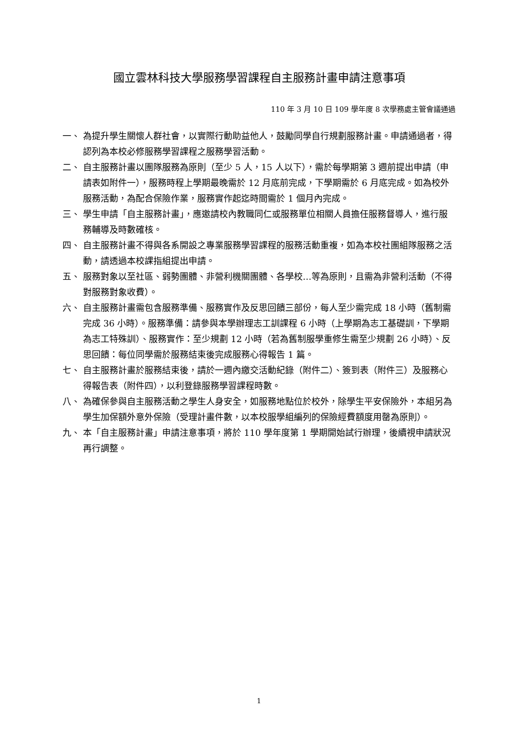國立雲林科技大學服務學習課程自主服務計畫申請注意事項
110 年 3 月 10 日 109 學年度 8 次學務處主管會議通過
一、 為提升學生關懷人群社會，以實際行動助益他人，鼓勵同學自行規劃服務計畫。申請通過者，得認列為本校必修服務學習課程之服務學習活動。
二、 自主服務計畫以團隊服務為原則（至少 5 人，15 人以下），需於每學期第 3 週前提出申請（申請表如附件一），服務時程上學期最晚需於 12 月底前完成，下學期需於 6 月底完成。如為校外服務活動，為配合保險作業，服務實作起迄時間需於 1 個月內完成。
三、 學生申請「自主服務計畫」，應邀請校內教職同仁或服務單位相關人員擔任服務督導人，進行服務輔導及時數確核。
四、 自主服務計畫不得與各系開設之專業服務學習課程的服務活動重複，如為本校社團組隊服務之活動，請透過本校課指組提出申請。
五、 服務對象以至社區、弱勢團體、非營利機關團體、各學校…等為原則，且需為非營利活動（不得對服務對象收費）。
六、 自主服務計畫需包含服務準備、服務實作及反思回饋三部份，每人至少需完成 18 小時（舊制需完成 36 小時）。服務準備：請參與本學辦理志工訓課程 6 小時（上學期為志工基礎訓，下學期為志工特殊訓）、服務實作：至少規劃 12 小時（若為舊制服學重修生需至少規劃 26 小時）、反思回饋：每位同學需於服務結束後完成服務心得報告 1 篇。
七、 自主服務計畫於服務結束後，請於一週內繳交活動紀錄（附件二）、簽到表（附件三）及服務心得報告表（附件四），以利登錄服務學習課程時數。
八、 為確保參與自主服務活動之學生人身安全，如服務地點位於校外，除學生平安保險外，本組另為學生加保額外意外保險（受理計畫件數，以本校服學組編列的保險經費額度用罄為原則）。
九、 本「自主服務計畫」申請注意事項，將於 110 學年度第 1 學期開始試行辦理，後續視申請狀況再行調整。
1